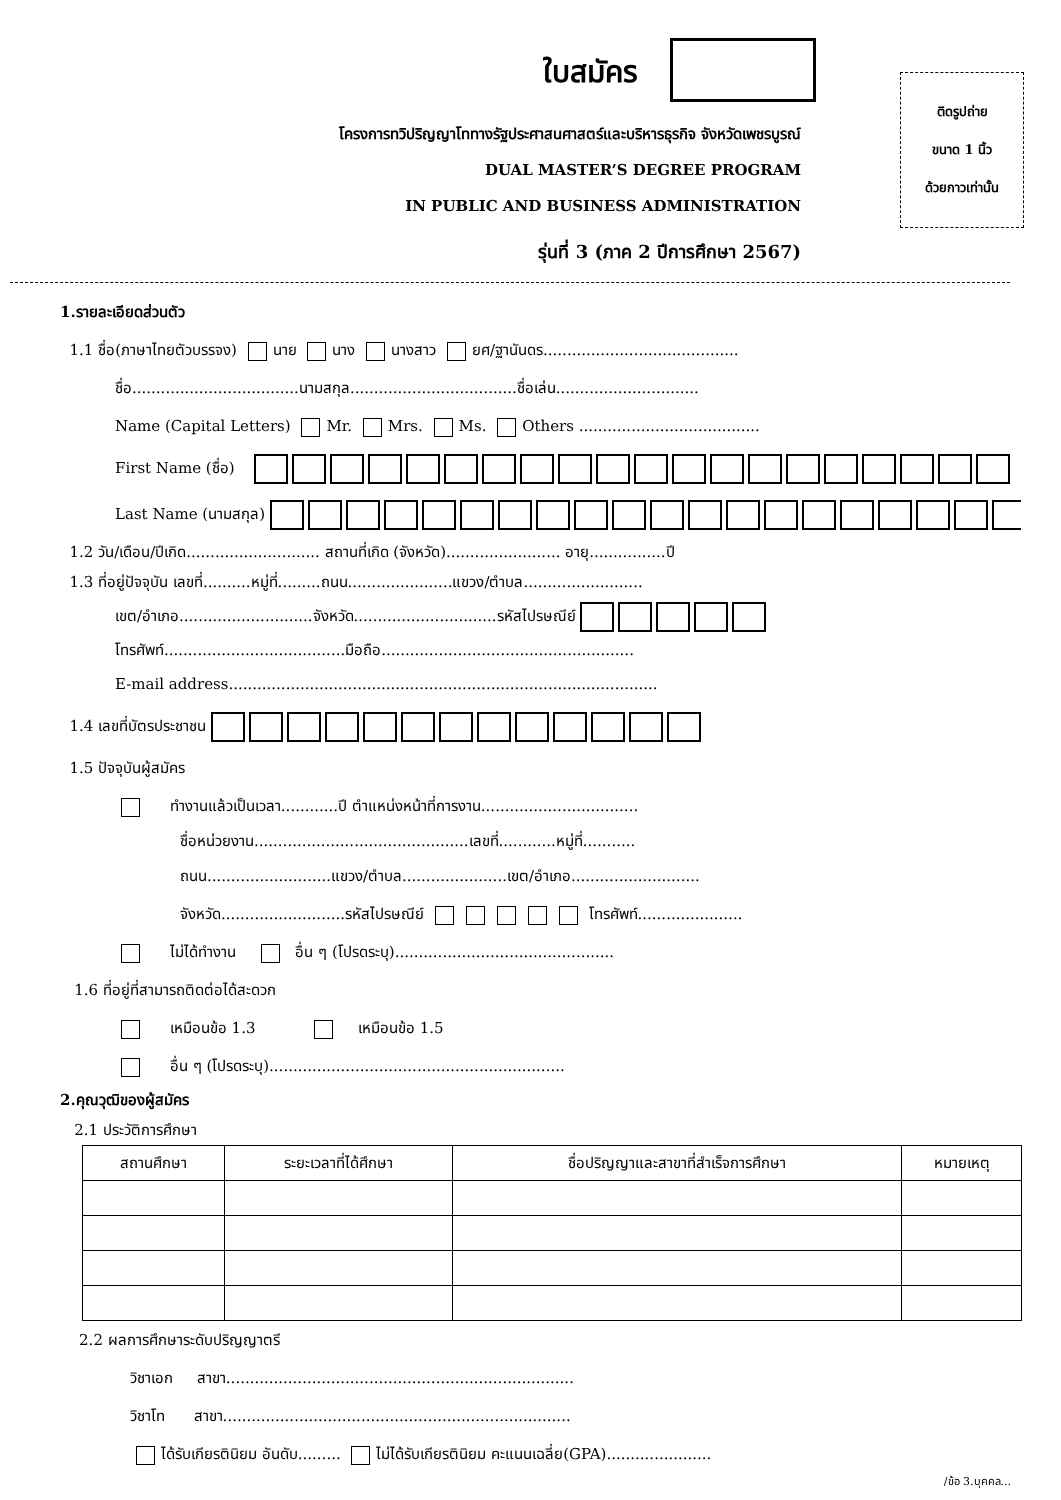ติดรูปถ่าย
ขนาด 1 นิ้ว
ด้วยกาวเท่านั้น
ใบสมัคร
โครงการทวิปริญญาโททางรัฐประศาสนศาสตร์และบริหารธุรกิจ จังหวัดเพชรบูรณ์
DUAL MASTER’S DEGREE PROGRAM
IN PUBLIC AND BUSINESS ADMINISTRATION
รุ่นที่ 3 (ภาค 2 ปีการศึกษา 2567)
1.รายละเอียดส่วนตัว
1.1 ชื่อ(ภาษาไทยตัวบรรจง) นาย นาง นางสาว ยศ/ฐานันดร.........................................
ชื่อ...................................นามสกุล...................................ชื่อเล่น..............................
Name (Capital Letters) Mr. Mrs. Ms. Others ......................................
First Name (ชื่อ)
Last Name (นามสกุล)
1.2 วัน/เดือน/ปีเกิด............................ สถานที่เกิด (จังหวัด)........................ อายุ................ปี
1.3 ที่อยู่ปัจจุบัน เลขที่..........หมู่ที่.........ถนน......................แขวง/ตำบล.........................
เขต/อำเภอ............................จังหวัด..............................รหัสไปรษณีย์
โทรศัพท์......................................มือถือ.....................................................
E-mail address..........................................................................................
1.4 เลขที่บัตรประชาชน
1.5 ปัจจุบันผู้สมัคร
ทำงานแล้วเป็นเวลา............ปี ตำแหน่งหน้าที่การงาน.................................
ชื่อหน่วยงาน.............................................เลขที่............หมู่ที่...........
ถนน..........................แขวง/ตำบล......................เขต/อำเภอ...........................
จังหวัด..........................รหัสไปรษณีย์ โทรศัพท์......................
ไม่ได้ทำงาน อื่น ๆ (โปรดระบุ)..............................................
1.6 ที่อยู่ที่สามารถติดต่อได้สะดวก
เหมือนข้อ 1.3 เหมือนข้อ 1.5
อื่น ๆ (โปรดระบุ)..............................................................
2.คุณวุฒิของผู้สมัคร
2.1 ประวัติการศึกษา
| สถานศึกษา | ระยะเวลาที่ได้ศึกษา | ชื่อปริญญาและสาขาที่สำเร็จการศึกษา | หมายเหตุ |
| --- | --- | --- | --- |
2.2 ผลการศึกษาระดับปริญญาตรี
วิชาเอก สาขา.........................................................................
วิชาโท สาขา.........................................................................
ได้รับเกียรตินิยม อันดับ......... ไม่ได้รับเกียรตินิยม คะแนนเฉลี่ย(GPA)......................
/ข้อ 3.บุคคล...